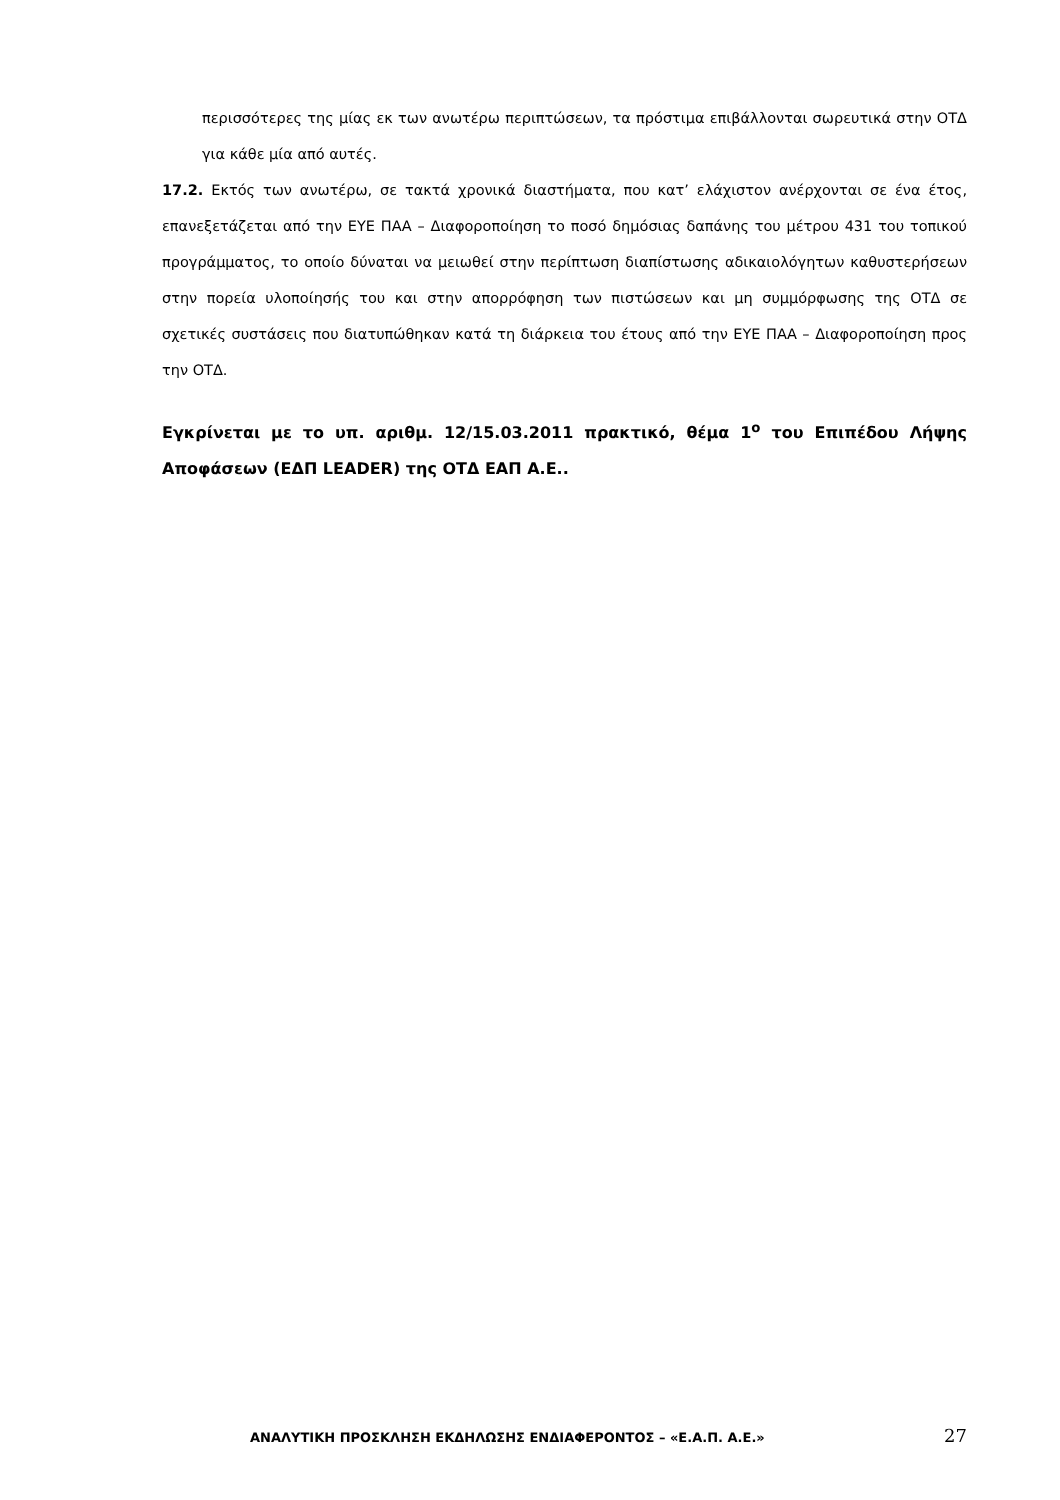περισσότερες της μίας εκ των ανωτέρω περιπτώσεων, τα πρόστιμα επιβάλλονται σωρευτικά στην ΟΤΔ για κάθε μία από αυτές.
17.2. Εκτός των ανωτέρω, σε τακτά χρονικά διαστήματα, που κατ’ ελάχιστον ανέρχονται σε ένα έτος, επανεξετάζεται από την ΕΥΕ ΠΑΑ – Διαφοροποίηση το ποσό δημόσιας δαπάνης του μέτρου 431 του τοπικού προγράμματος, το οποίο δύναται να μειωθεί στην περίπτωση διαπίστωσης αδικαιολόγητων καθυστερήσεων στην πορεία υλοποίησής του και στην απορρόφηση των πιστώσεων και μη συμμόρφωσης της ΟΤΔ σε σχετικές συστάσεις που διατυπώθηκαν κατά τη διάρκεια του έτους από την ΕΥΕ ΠΑΑ – Διαφοροποίηση προς την ΟΤΔ.
Εγκρίνεται με το υπ. αριθμ. 12/15.03.2011 πρακτικό, θέμα 1<sup>ο</sup> του Επιπέδου Λήψης Αποφάσεων (ΕΔΠ LEADER) της ΟΤΔ ΕΑΠ Α.Ε..
ΑΝΑΛΥΤΙΚΗ ΠΡΟΣΚΛΗΣΗ ΕΚΔΗΛΩΣΗΣ ΕΝΔΙΑΦΕΡΟΝΤΟΣ – «Ε.Α.Π. Α.Ε.» 27